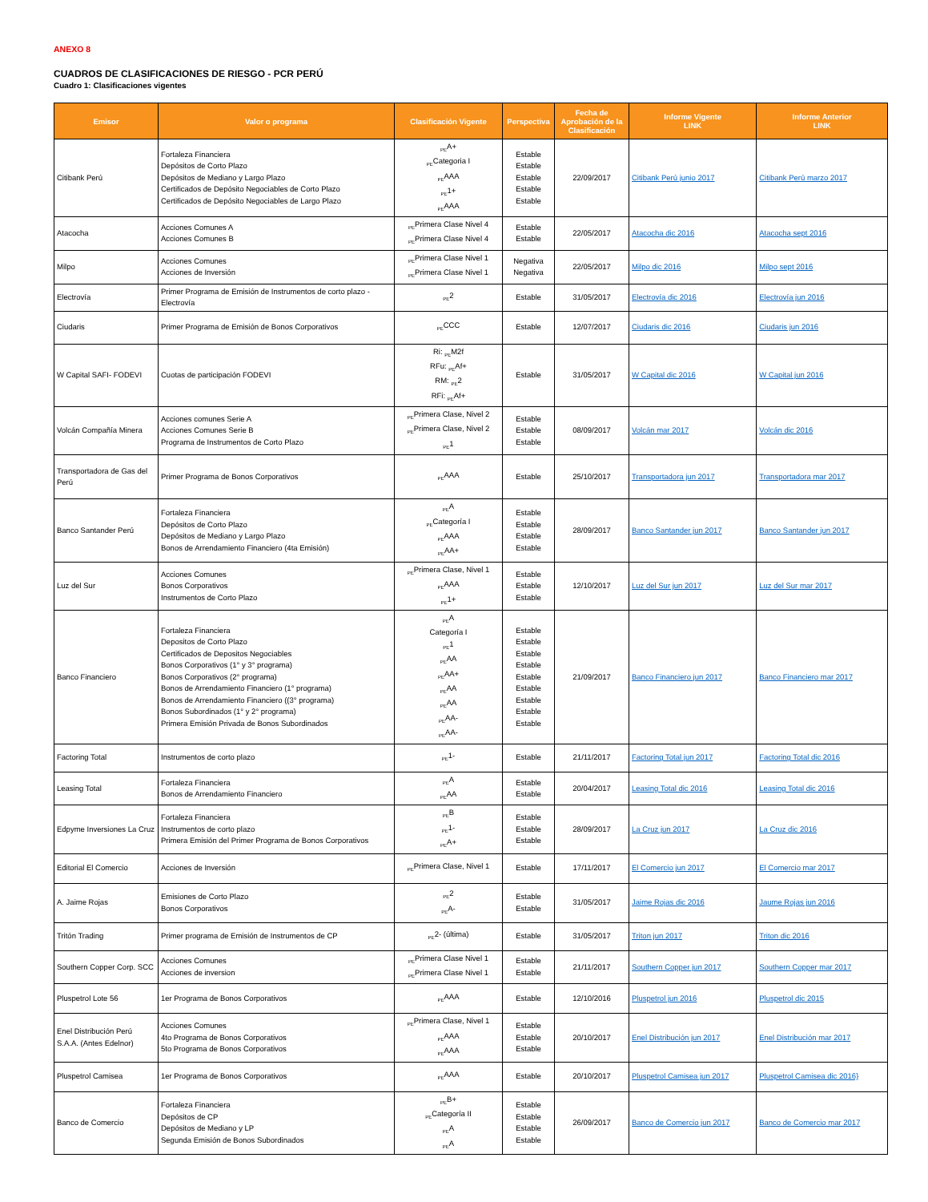ANEXO 8
CUADROS DE CLASIFICACIONES DE RIESGO - PCR PERÚ
Cuadro 1: Clasificaciones vigentes
| Emisor | Valor o programa | Clasificación Vigente | Perspectiva | Fecha de Aprobación de la Clasificación | Informe Vigente LINK | Informe Anterior LINK |
| --- | --- | --- | --- | --- | --- | --- |
| Citibank Perú | Fortaleza Financiera Depósitos de Corto Plazo Depósitos de Mediano y Largo Plazo Certificados de Depósito Negociables de Corto Plazo Certificados de Depósito Negociables de Largo Plazo | <sub>PE</sub>A+ <sub>PE</sub>Categoria I <sub>PE</sub>AAA <sub>PE</sub>1+ <sub>PE</sub>AAA | Estable Estable Estable Estable Estable | 22/09/2017 | Citibank Perú junio 2017 | Citibank Perú marzo 2017 |
| Atacocha | Acciones Comunes A Acciones Comunes B | <sub>PE</sub>Primera Clase Nivel 4 <sub>PE</sub>Primera Clase Nivel 4 | Estable Estable | 22/05/2017 | Atacocha dic 2016 | Atacocha sept 2016 |
| Milpo | Acciones Comunes Acciones de Inversión | <sub>PE</sub>Primera Clase Nivel 1 <sub>PE</sub>Primera Clase Nivel 1 | Negativa Negativa | 22/05/2017 | Milpo dic 2016 | Milpo sept 2016 |
| Electrovía | Primer Programa de Emisión de Instrumentos de corto plazo - Electrovía | <sub>PE</sub>2 | Estable | 31/05/2017 | Electrovía dic 2016 | Electrovía jun 2016 |
| Ciudaris | Primer Programa de Emisión de Bonos Corporativos | <sub>PE</sub>CCC | Estable | 12/07/2017 | Ciudaris dic 2016 | Ciudaris jun 2016 |
| W Capital SAFI- FODEVI | Cuotas de participación FODEVI | Ri: <sub>PE</sub>M2f RFu: <sub>PE</sub>Af+ RM: <sub>PE</sub>2 RFi: <sub>PE</sub>Af+ | Estable | 31/05/2017 | W Capital dic 2016 | W Capital jun 2016 |
| Volcán Compañía Minera | Acciones comunes Serie A Acciones Comunes Serie B Programa de Instrumentos de Corto Plazo | <sub>PE</sub>Primera Clase, Nivel 2 <sub>PE</sub>Primera Clase, Nivel 2 <sub>PE</sub>1 | Estable Estable Estable | 08/09/2017 | Volcán mar 2017 | Volcán dic 2016 |
| Transportadora de Gas del Perú | Primer Programa de Bonos Corporativos | <sub>PE</sub>AAA | Estable | 25/10/2017 | Transportadora jun 2017 | Transportadora mar 2017 |
| Banco Santander Perú | Fortaleza Financiera Depósitos de Corto Plazo Depósitos de Mediano y Largo Plazo Bonos de Arrendamiento Financiero (4ta Emisión) | <sub>PE</sub>A <sub>PE</sub>Categoría I <sub>PE</sub>AAA <sub>PE</sub>AA+ | Estable Estable Estable Estable | 28/09/2017 | Banco Santander jun 2017 | Banco Santander jun 2017 |
| Luz del Sur | Acciones Comunes Bonos Corporativos Instrumentos de Corto Plazo | <sub>PE</sub>Primera Clase, Nivel 1 <sub>PE</sub>AAA <sub>PE</sub>1+ | Estable Estable Estable | 12/10/2017 | Luz del Sur jun 2017 | Luz del Sur mar 2017 |
| Banco Financiero | Fortaleza Financiera Depositos de Corto Plazo Certificados de Depositos Negociables Bonos Corporativos (1° y 3° programa) Bonos Corporativos (2° programa) Bonos de Arrendamiento Financiero (1° programa) Bonos de Arrendamiento Financiero ((3° programa) Bonos Subordinados (1° y 2° programa) Primera Emisión Privada de Bonos Subordinados | <sub>PE</sub>A Categoría I <sub>PE</sub>1 <sub>PE</sub>AA <sub>PE</sub>AA+ <sub>PE</sub>AA <sub>PE</sub>AA <sub>PE</sub>AA- <sub>PE</sub>AA- | Estable Estable Estable Estable Estable Estable Estable Estable Estable | 21/09/2017 | Banco Financiero jun 2017 | Banco Financiero mar 2017 |
| Factoring Total | Instrumentos de corto plazo | <sub>PE</sub>1- | Estable | 21/11/2017 | Factoring Total jun 2017 | Factoring Total dic 2016 |
| Leasing Total | Fortaleza Financiera Bonos de Arrendamiento Financiero | <sub>PE</sub>A <sub>PE</sub>AA | Estable Estable | 20/04/2017 | Leasing Total dic 2016 | Leasing Total dic 2016 |
| Edpyme Inversiones La Cruz | Fortaleza Financiera Instrumentos de corto plazo Primera Emisión del Primer Programa de Bonos Corporativos | <sub>PE</sub>B <sub>PE</sub>1- <sub>PE</sub>A+ | Estable Estable Estable | 28/09/2017 | La Cruz jun 2017 | La Cruz dic 2016 |
| Editorial El Comercio | Acciones de Inversión | <sub>PE</sub>Primera Clase, Nivel 1 | Estable | 17/11/2017 | El Comercio jun 2017 | El Comercio mar 2017 |
| A. Jaime Rojas | Emisiones de Corto Plazo Bonos Corporativos | <sub>PE</sub>2 <sub>PE</sub>A- | Estable Estable | 31/05/2017 | Jaime Rojas dic 2016 | Jaume Rojas jun 2016 |
| Tritón Trading | Primer programa de Emisión de Instrumentos de CP | <sub>PE</sub>2- (última) | Estable | 31/05/2017 | Triton jun 2017 | Triton dic 2016 |
| Southern Copper Corp. SCC | Acciones Comunes Acciones de inversion | <sub>PE</sub>Primera Clase Nivel 1 <sub>PE</sub>Primera Clase Nivel 1 | Estable Estable | 21/11/2017 | Southern Copper jun 2017 | Southern Copper mar 2017 |
| Pluspetrol Lote 56 | 1er Programa de Bonos Corporativos | <sub>PE</sub>AAA | Estable | 12/10/2016 | Pluspetrol jun 2016 | Pluspetrol dic 2015 |
| Enel Distribución Perú S.A.A. (Antes Edelnor) | Acciones Comunes 4to Programa de Bonos Corporativos 5to Programa de Bonos Corporativos | <sub>PE</sub>Primera Clase, Nivel 1 <sub>PE</sub>AAA <sub>PE</sub>AAA | Estable Estable Estable | 20/10/2017 | Enel Distribución jun 2017 | Enel Distribución mar 2017 |
| Pluspetrol Camisea | 1er Programa de Bonos Corporativos | <sub>PE</sub>AAA | Estable | 20/10/2017 | Pluspetrol Camisea jun 2017 | Pluspetrol Camisea dic 2016} |
| Banco de Comercio | Fortaleza Financiera Depósitos de CP Depósitos de Mediano y LP Segunda Emisión de Bonos Subordinados | <sub>PE</sub>B+ <sub>PE</sub>Categoría II <sub>PE</sub>A <sub>PE</sub>A | Estable Estable Estable Estable | 26/09/2017 | Banco de Comercio jun 2017 | Banco de Comercio mar 2017 |